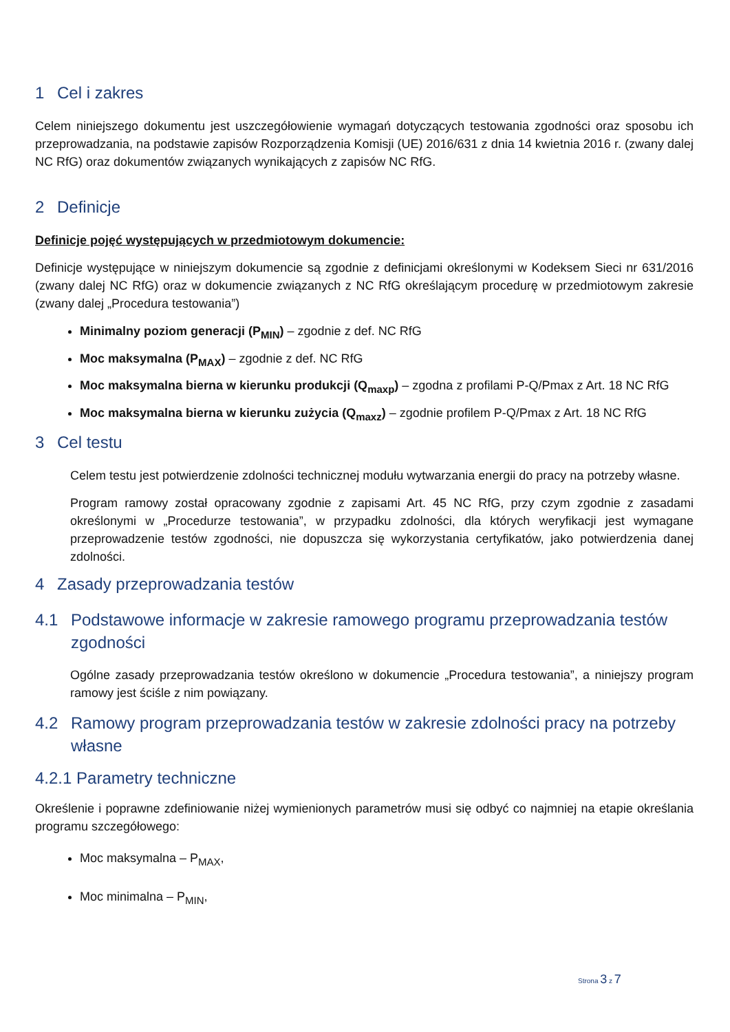1 Cel i zakres
Celem niniejszego dokumentu jest uszczegółowienie wymagań dotyczących testowania zgodności oraz sposobu ich przeprowadzania, na podstawie zapisów Rozporządzenia Komisji (UE) 2016/631 z dnia 14 kwietnia 2016 r. (zwany dalej NC RfG) oraz dokumentów związanych wynikających z zapisów NC RfG.
2 Definicje
Definicje pojęć występujących w przedmiotowym dokumencie:
Definicje występujące w niniejszym dokumencie są zgodnie z definicjami określonymi w Kodeksem Sieci nr 631/2016 (zwany dalej NC RfG) oraz w dokumencie związanych z NC RfG określającym procedurę w przedmiotowym zakresie (zwany dalej „Procedura testowania”)
Minimalny poziom generacji (P<sub>MIN</sub>) – zgodnie z def. NC RfG
Moc maksymalna (P<sub>MAX</sub>) – zgodnie z def. NC RfG
Moc maksymalna bierna w kierunku produkcji (Q<sub>maxp</sub>) – zgodna z profilami P-Q/Pmax z Art. 18 NC RfG
Moc maksymalna bierna w kierunku zużycia (Q<sub>maxz</sub>) – zgodnie profilem P-Q/Pmax z Art. 18 NC RfG
3 Cel testu
Celem testu jest potwierdzenie zdolności technicznej modułu wytwarzania energii do pracy na potrzeby własne.
Program ramowy został opracowany zgodnie z zapisami Art. 45 NC RfG, przy czym zgodnie z zasadami określonymi w „Procedurze testowania”, w przypadku zdolności, dla których weryfikacji jest wymagane przeprowadzenie testów zgodności, nie dopuszcza się wykorzystania certyfikatów, jako potwierdzenia danej zdolności.
4 Zasady przeprowadzania testów
4.1 Podstawowe informacje w zakresie ramowego programu przeprowadzania testów zgodności
Ogólne zasady przeprowadzania testów określono w dokumencie „Procedura testowania”, a niniejszy program ramowy jest ściśle z nim powiązany.
4.2 Ramowy program przeprowadzania testów w zakresie zdolności pracy na potrzeby własne
4.2.1 Parametry techniczne
Określenie i poprawne zdefiniowanie niżej wymienionych parametrów musi się odbyć co najmniej na etapie określania programu szczegółowego:
Moc maksymalna – P<sub>MAX</sub>,
Moc minimalna – P<sub>MIN</sub>,
Strona 3 z 7